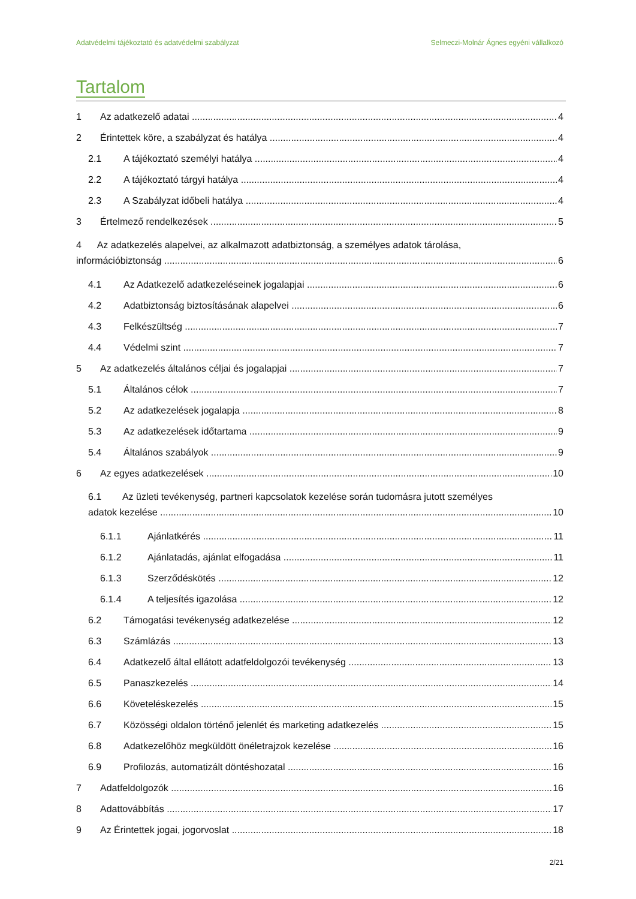Adatvédelmi tájékoztató és adatvédelmi szabályzat Selmeczi-Molnár Ágnes egyéni vállalkozó
Tartalom
1 Az adatkezelő adatai 4
2 Érintettek köre, a szabályzat és hatálya 4
2.1 A tájékoztató személyi hatálya 4
2.2 A tájékoztató tárgyi hatálya 4
2.3 A Szabályzat időbeli hatálya 4
3 Értelmező rendelkezések 5
4 Az adatkezelés alapelvei, az alkalmazott adatbiztonság, a személyes adatok tárolása,
információbiztonság 6
4.1 Az Adatkezelő adatkezeléseinek jogalapjai 6
4.2 Adatbiztonság biztosításának alapelvei 6
4.3 Felkészültség 7
4.4 Védelmi szint 7
5 Az adatkezelés általános céljai és jogalapjai 7
5.1 Általános célok 7
5.2 Az adatkezelések jogalapja 8
5.3 Az adatkezelések időtartama 9
5.4 Általános szabályok 9
6 Az egyes adatkezelések 10
6.1 Az üzleti tevékenység, partneri kapcsolatok kezelése során tudomásra jutott személyes
adatok kezelése 10
6.1.1 Ajánlatkérés 11
6.1.2 Ajánlatadás, ajánlat elfogadása 11
6.1.3 Szerződéskötés 12
6.1.4 A teljesítés igazolása 12
6.2 Támogatási tevékenység adatkezelése 12
6.3 Számlázás 13
6.4 Adatkezelő által ellátott adatfeldolgozói tevékenység 13
6.5 Panaszkezelés 14
6.6 Követeléskezelés 15
6.7 Közösségi oldalon történő jelenlét és marketing adatkezelés 15
6.8 Adatkezelőhöz megküldött önéletrajzok kezelése 16
6.9 Profilozás, automatizált döntéshozatal 16
7 Adatfeldolgozók 16
8 Adattovábbítás 17
9 Az Érintettek jogai, jogorvoslat 18
2/21